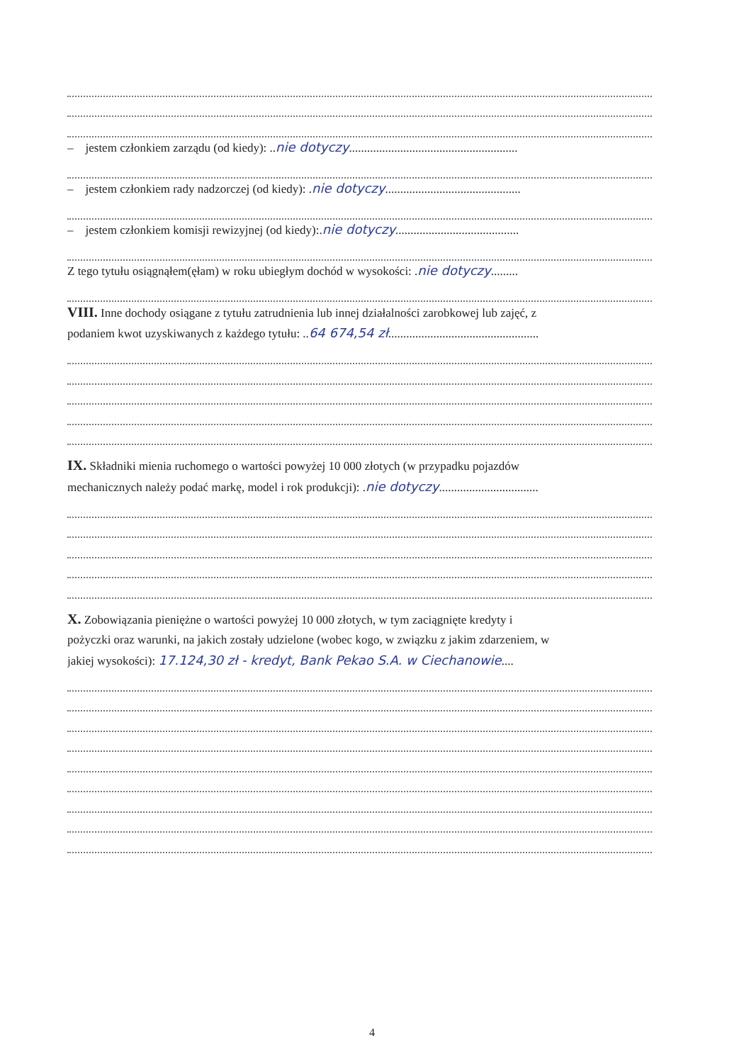– jestem członkiem zarządu (od kiedy): ..nie dotyczy........................................................
– jestem członkiem rady nadzorczej (od kiedy): .nie dotyczy.............................................
– jestem członkiem komisji rewizyjnej (od kiedy):.nie dotyczy.........................................
Z tego tytułu osiągnąłem(ęłam) w roku ubiegłym dochód w wysokości: .nie dotyczy.........
VIII. Inne dochody osiągane z tytułu zatrudnienia lub innej działalności zarobkowej lub zajęć, z
podaniem kwot uzyskiwanych z każdego tytułu: ..64 674,54 zł..................................................
IX. Składniki mienia ruchomego o wartości powyżej 10 000 złotych (w przypadku pojazdów
mechanicznych należy podać markę, model i rok produkcji): .nie dotyczy.................................
X. Zobowiązania pieniężne o wartości powyżej 10 000 złotych, w tym zaciągnięte kredyty i
pożyczki oraz warunki, na jakich zostały udzielone (wobec kogo, w związku z jakim zdarzeniem, w
jakiej wysokości): 17.124,30 zł - kredyt, Bank Pekao S.A. w Ciechanowie....
4